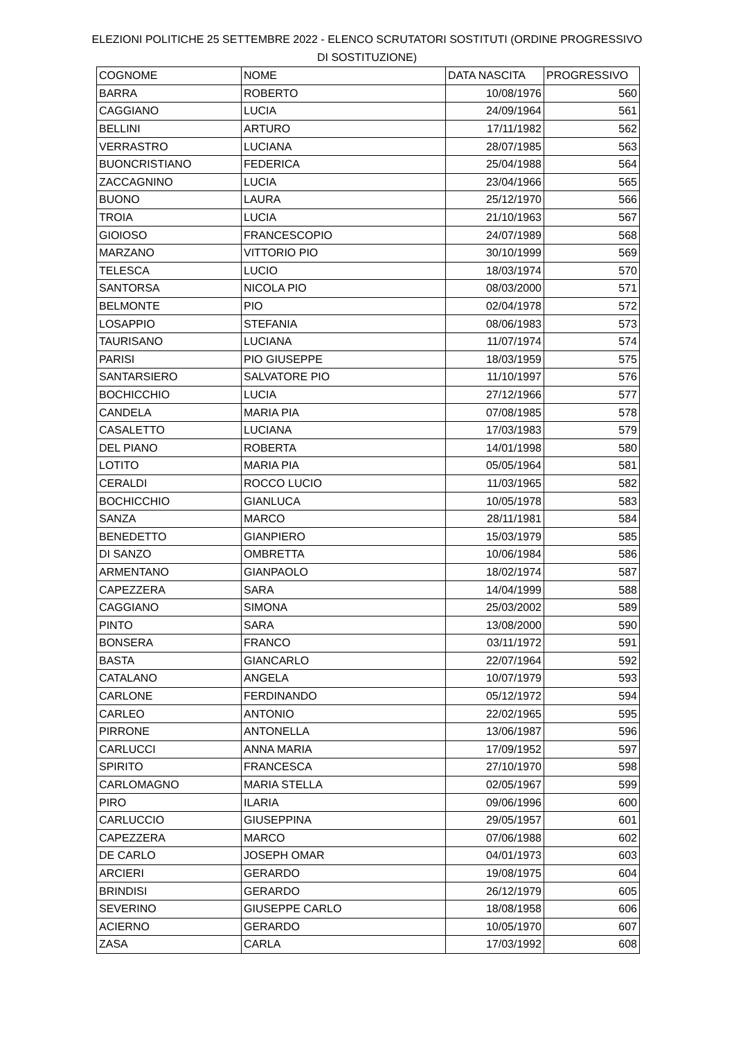ELEZIONI POLITICHE 25 SETTEMBRE 2022 - ELENCO SCRUTATORI SOSTITUTI (ORDINE PROGRESSIVO DI SOSTITUZIONE)
| COGNOME | NOME | DATA NASCITA | PROGRESSIVO |
| --- | --- | --- | --- |
| BARRA | ROBERTO | 10/08/1976 | 560 |
| CAGGIANO | LUCIA | 24/09/1964 | 561 |
| BELLINI | ARTURO | 17/11/1982 | 562 |
| VERRASTRO | LUCIANA | 28/07/1985 | 563 |
| BUONCRISTIANO | FEDERICA | 25/04/1988 | 564 |
| ZACCAGNINO | LUCIA | 23/04/1966 | 565 |
| BUONO | LAURA | 25/12/1970 | 566 |
| TROIA | LUCIA | 21/10/1963 | 567 |
| GIOIOSO | FRANCESCOPIO | 24/07/1989 | 568 |
| MARZANO | VITTORIO PIO | 30/10/1999 | 569 |
| TELESCA | LUCIO | 18/03/1974 | 570 |
| SANTORSA | NICOLA PIO | 08/03/2000 | 571 |
| BELMONTE | PIO | 02/04/1978 | 572 |
| LOSAPPIO | STEFANIA | 08/06/1983 | 573 |
| TAURISANO | LUCIANA | 11/07/1974 | 574 |
| PARISI | PIO GIUSEPPE | 18/03/1959 | 575 |
| SANTARSIERO | SALVATORE PIO | 11/10/1997 | 576 |
| BOCHICCHIO | LUCIA | 27/12/1966 | 577 |
| CANDELA | MARIA PIA | 07/08/1985 | 578 |
| CASALETTO | LUCIANA | 17/03/1983 | 579 |
| DEL PIANO | ROBERTA | 14/01/1998 | 580 |
| LOTITO | MARIA PIA | 05/05/1964 | 581 |
| CERALDI | ROCCO LUCIO | 11/03/1965 | 582 |
| BOCHICCHIO | GIANLUCA | 10/05/1978 | 583 |
| SANZA | MARCO | 28/11/1981 | 584 |
| BENEDETTO | GIANPIERO | 15/03/1979 | 585 |
| DI SANZO | OMBRETTA | 10/06/1984 | 586 |
| ARMENTANO | GIANPAOLO | 18/02/1974 | 587 |
| CAPEZZERA | SARA | 14/04/1999 | 588 |
| CAGGIANO | SIMONA | 25/03/2002 | 589 |
| PINTO | SARA | 13/08/2000 | 590 |
| BONSERA | FRANCO | 03/11/1972 | 591 |
| BASTA | GIANCARLO | 22/07/1964 | 592 |
| CATALANO | ANGELA | 10/07/1979 | 593 |
| CARLONE | FERDINANDO | 05/12/1972 | 594 |
| CARLEO | ANTONIO | 22/02/1965 | 595 |
| PIRRONE | ANTONELLA | 13/06/1987 | 596 |
| CARLUCCI | ANNA MARIA | 17/09/1952 | 597 |
| SPIRITO | FRANCESCA | 27/10/1970 | 598 |
| CARLOMAGNO | MARIA STELLA | 02/05/1967 | 599 |
| PIRO | ILARIA | 09/06/1996 | 600 |
| CARLUCCIO | GIUSEPPINA | 29/05/1957 | 601 |
| CAPEZZERA | MARCO | 07/06/1988 | 602 |
| DE CARLO | JOSEPH OMAR | 04/01/1973 | 603 |
| ARCIERI | GERARDO | 19/08/1975 | 604 |
| BRINDISI | GERARDO | 26/12/1979 | 605 |
| SEVERINO | GIUSEPPE CARLO | 18/08/1958 | 606 |
| ACIERNO | GERARDO | 10/05/1970 | 607 |
| ZASA | CARLA | 17/03/1992 | 608 |